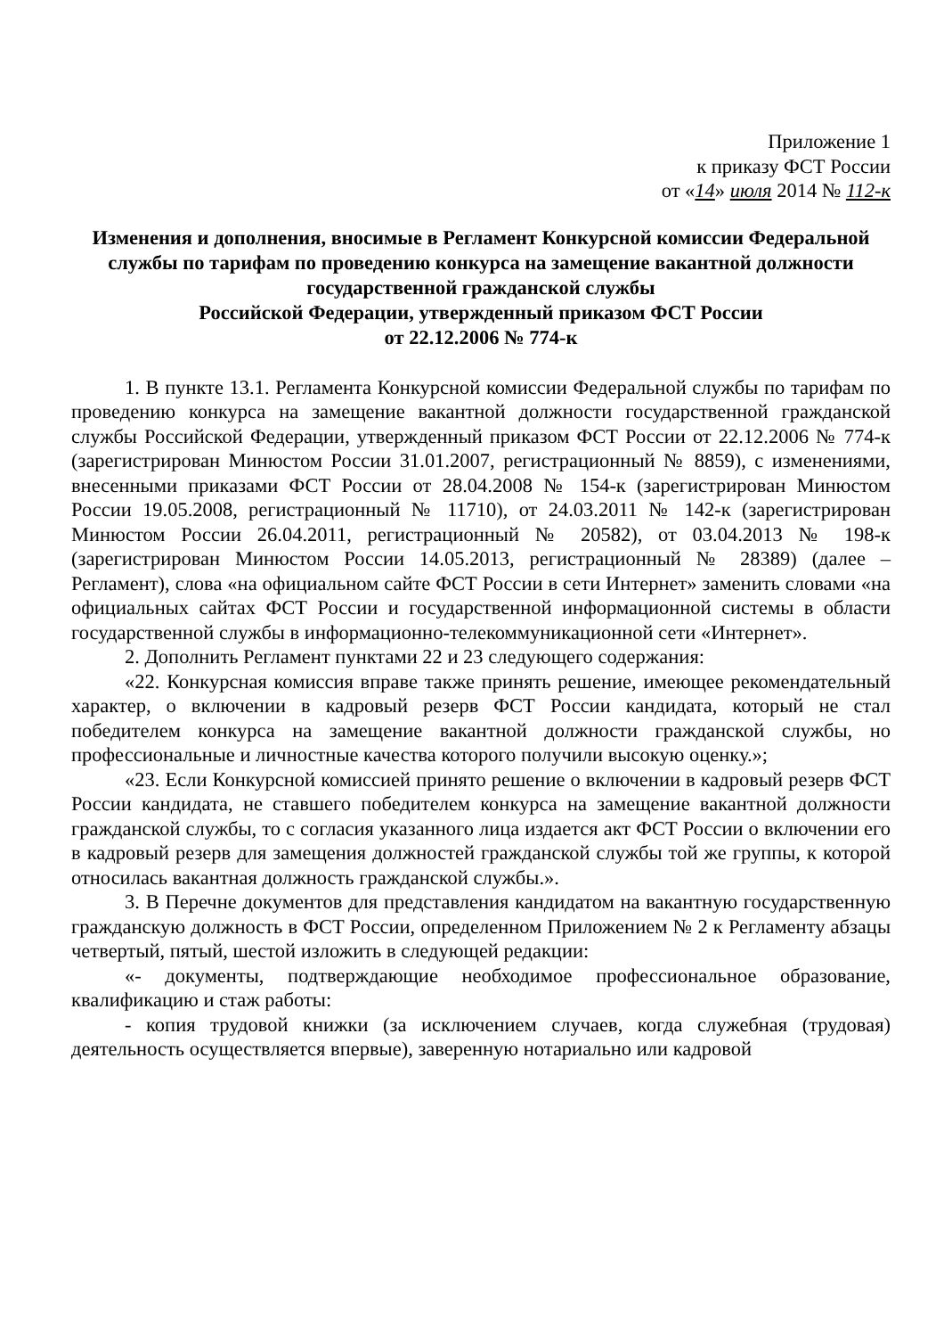Приложение 1
к приказу ФСТ России
от «14» июля 2014 № 112-к
Изменения и дополнения, вносимые в Регламент Конкурсной комиссии Федеральной службы по тарифам по проведению конкурса на замещение вакантной должности государственной гражданской службы
Российской Федерации, утвержденный приказом ФСТ России
от 22.12.2006 № 774-к
1. В пункте 13.1. Регламента Конкурсной комиссии Федеральной службы по тарифам по проведению конкурса на замещение вакантной должности государственной гражданской службы Российской Федерации, утвержденный приказом ФСТ России от 22.12.2006 № 774-к (зарегистрирован Минюстом России 31.01.2007, регистрационный № 8859), с изменениями, внесенными приказами ФСТ России от 28.04.2008 № 154-к (зарегистрирован Минюстом России 19.05.2008, регистрационный № 11710), от 24.03.2011 № 142-к (зарегистрирован Минюстом России 26.04.2011, регистрационный № 20582), от 03.04.2013 № 198-к (зарегистрирован Минюстом России 14.05.2013, регистрационный № 28389) (далее – Регламент), слова «на официальном сайте ФСТ России в сети Интернет» заменить словами «на официальных сайтах ФСТ России и государственной информационной системы в области государственной службы в информационно-телекоммуникационной сети «Интернет».
2. Дополнить Регламент пунктами 22 и 23 следующего содержания:
«22. Конкурсная комиссия вправе также принять решение, имеющее рекомендательный характер, о включении в кадровый резерв ФСТ России кандидата, который не стал победителем конкурса на замещение вакантной должности гражданской службы, но профессиональные и личностные качества которого получили высокую оценку.»;
«23. Если Конкурсной комиссией принято решение о включении в кадровый резерв ФСТ России кандидата, не ставшего победителем конкурса на замещение вакантной должности гражданской службы, то с согласия указанного лица издается акт ФСТ России о включении его в кадровый резерв для замещения должностей гражданской службы той же группы, к которой относилась вакантная должность гражданской службы.».
3. В Перечне документов для представления кандидатом на вакантную государственную гражданскую должность в ФСТ России, определенном Приложением № 2 к Регламенту абзацы четвертый, пятый, шестой изложить в следующей редакции:
«- документы, подтверждающие необходимое профессиональное образование, квалификацию и стаж работы:
- копия трудовой книжки (за исключением случаев, когда служебная (трудовая) деятельность осуществляется впервые), заверенную нотариально или кадровой